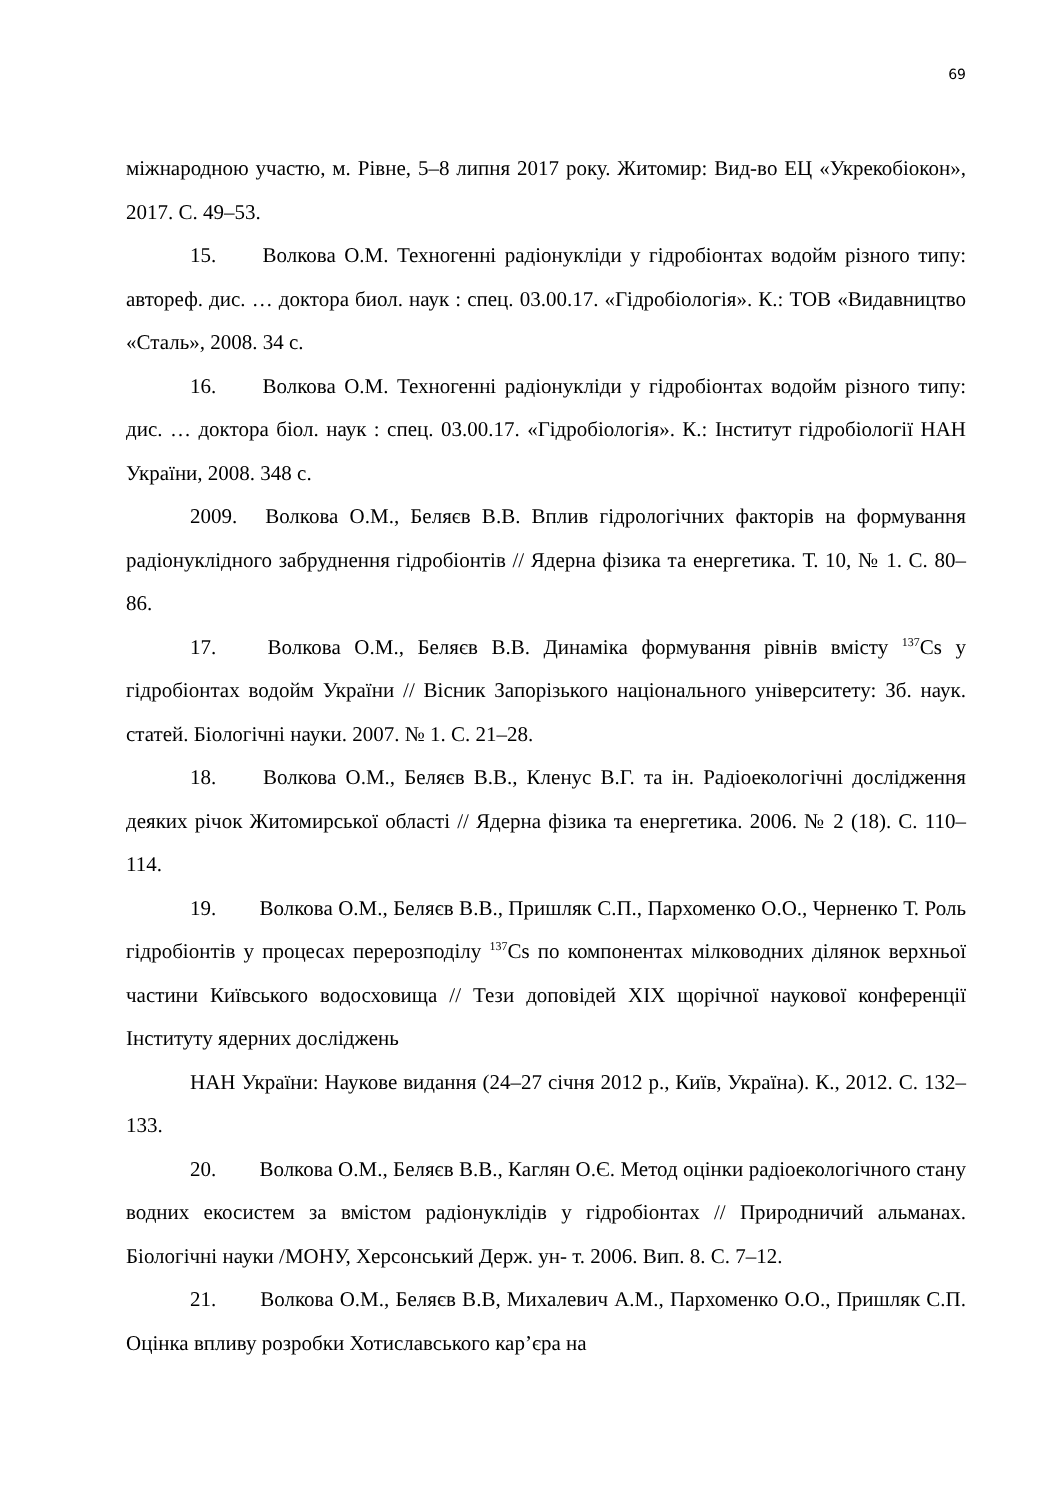69
міжнародною участю, м. Рівне, 5–8 липня 2017 року. Житомир: Вид-во ЕЦ «Укрекобіокон», 2017. С. 49–53.
15. Волкова О.М. Техногенні радіонукліди у гідробіонтах водойм різного типу: автореф. дис. … доктора биол. наук : спец. 03.00.17. «Гідробіологія». К.: ТОВ «Видавництво «Сталь», 2008. 34 с.
16. Волкова О.М. Техногенні радіонукліди у гідробіонтах водойм різного типу: дис. … доктора біол. наук : спец. 03.00.17. «Гідробіологія». К.: Інститут гідробіології НАН України, 2008. 348 с.
2009. Волкова О.М., Беляєв В.В. Вплив гідрологічних факторів на формування радіонуклідного забруднення гідробіонтів // Ядерна фізика та енергетика. Т. 10, № 1. С. 80–86.
17. Волкова О.М., Беляєв В.В. Динаміка формування рівнів вмісту <sup>137</sup>Cs у гідробіонтах водойм України // Вісник Запорізького національного університету: Зб. наук. статей. Біологічні науки. 2007. № 1. С. 21–28.
18. Волкова О.М., Беляєв В.В., Кленус В.Г. та ін. Радіоекологічні дослідження деяких річок Житомирської області // Ядерна фізика та енергетика. 2006. № 2 (18). С. 110–114.
19. Волкова О.М., Беляєв В.В., Пришляк С.П., Пархоменко О.О., Черненко Т. Роль гідробіонтів у процесах перерозподілу <sup>137</sup>Cs по компонентах мілководних ділянок верхньої частини Київського водосховища // Тези доповідей XIX щорічної наукової конференції Інституту ядерних досліджень
НАН України: Наукове видання (24–27 січня 2012 р., Київ, Україна). К., 2012. С. 132–133.
20. Волкова О.М., Беляєв В.В., Каглян О.Є. Метод оцінки радіоекологічного стану водних екосистем за вмістом радіонуклідів у гідробіонтах // Природничий альманах. Біологічні науки /МОНУ, Херсонський Держ. ун- т. 2006. Вип. 8. С. 7–12.
21. Волкова О.М., Беляєв В.В, Михалевич А.М., Пархоменко О.О., Пришляк С.П. Оцінка впливу розробки Хотиславського кар’єра на